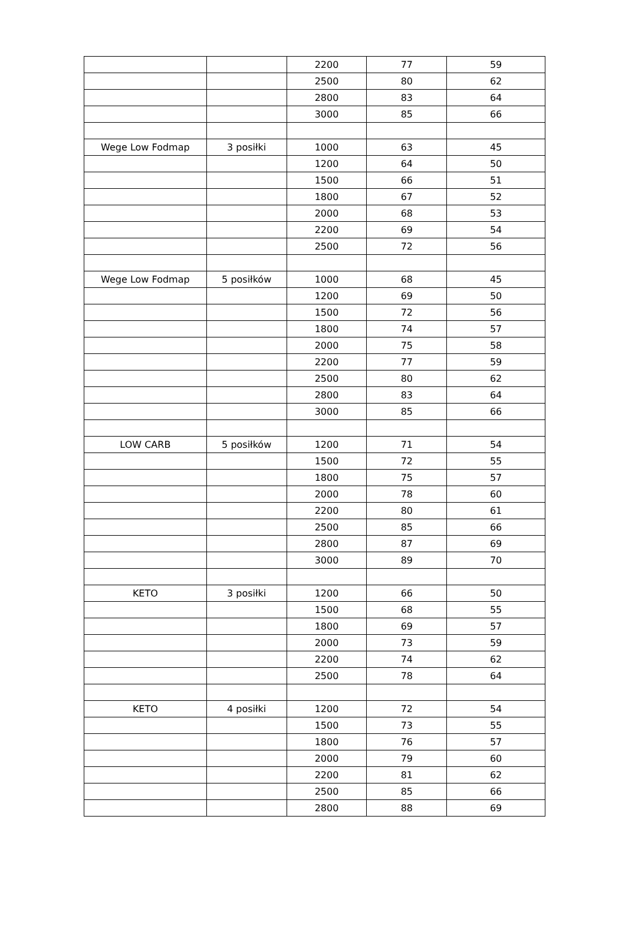| | | 2200 | 77 | 59 |
| | | 2500 | 80 | 62 |
| | | 2800 | 83 | 64 |
| | | 3000 | 85 | 66 |
| Wege Low Fodmap | 3 posiłki | 1000 | 63 | 45 |
| | | 1200 | 64 | 50 |
| | | 1500 | 66 | 51 |
| | | 1800 | 67 | 52 |
| | | 2000 | 68 | 53 |
| | | 2200 | 69 | 54 |
| | | 2500 | 72 | 56 |
| Wege Low Fodmap | 5 posiłków | 1000 | 68 | 45 |
| | | 1200 | 69 | 50 |
| | | 1500 | 72 | 56 |
| | | 1800 | 74 | 57 |
| | | 2000 | 75 | 58 |
| | | 2200 | 77 | 59 |
| | | 2500 | 80 | 62 |
| | | 2800 | 83 | 64 |
| | | 3000 | 85 | 66 |
| LOW CARB | 5 posiłków | 1200 | 71 | 54 |
| | | 1500 | 72 | 55 |
| | | 1800 | 75 | 57 |
| | | 2000 | 78 | 60 |
| | | 2200 | 80 | 61 |
| | | 2500 | 85 | 66 |
| | | 2800 | 87 | 69 |
| | | 3000 | 89 | 70 |
| KETO | 3 posiłki | 1200 | 66 | 50 |
| | | 1500 | 68 | 55 |
| | | 1800 | 69 | 57 |
| | | 2000 | 73 | 59 |
| | | 2200 | 74 | 62 |
| | | 2500 | 78 | 64 |
| KETO | 4 posiłki | 1200 | 72 | 54 |
| | | 1500 | 73 | 55 |
| | | 1800 | 76 | 57 |
| | | 2000 | 79 | 60 |
| | | 2200 | 81 | 62 |
| | | 2500 | 85 | 66 |
| | | 2800 | 88 | 69 |